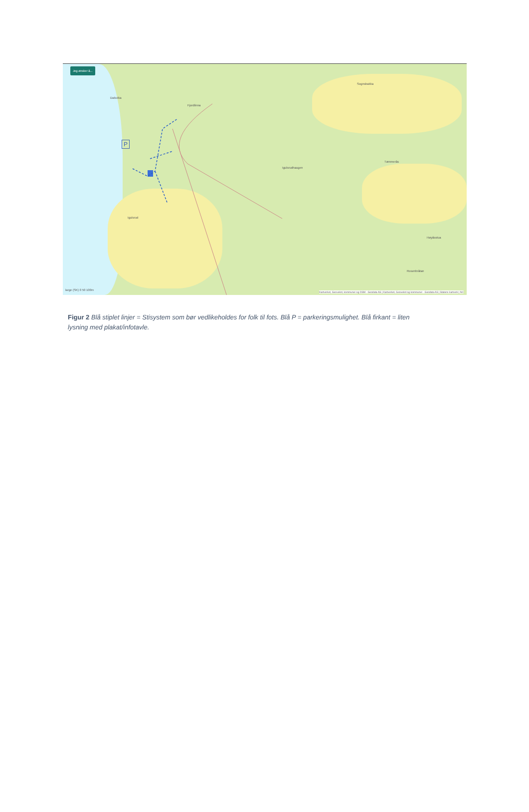Jeg ønsker å...
P
Dalsvika
Igulsrudhaugen
Igulsrud
Tømmerås
Sognsbakka
Fjordlinna
Høyåsstua
Rosenbråtan
large (SK) 0 50 100m
Kartverket, Geovekst, kommuner og OSM - Geodata AS | Kartverket, Geovekst og kommuner - Geodata AS | Statens kartverk | NC
Figur 2 Blå stiplet linjer = Stisystem som bør vedlikeholdes for folk til fots. Blå P = parkeringsmulighet. Blå firkant = liten lysning med plakat/infotavle.